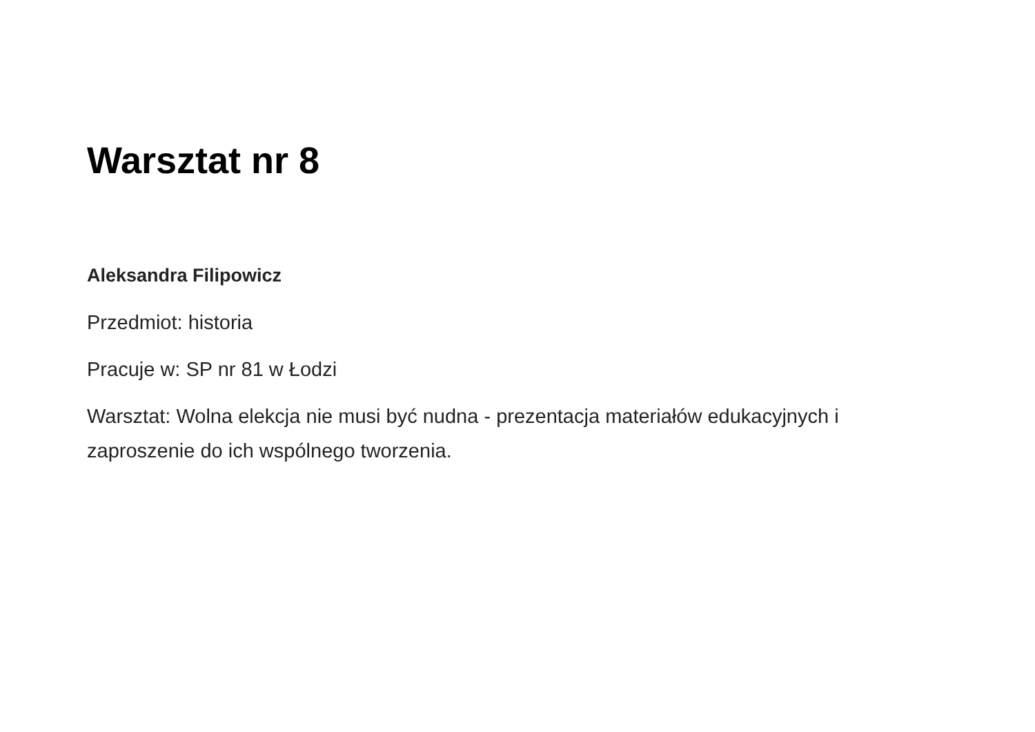Warsztat nr 8
Aleksandra Filipowicz
Przedmiot: historia
Pracuje w: SP nr 81 w Łodzi
Warsztat: Wolna elekcja nie musi być nudna - prezentacja materiałów edukacyjnych i zaproszenie do ich wspólnego tworzenia.